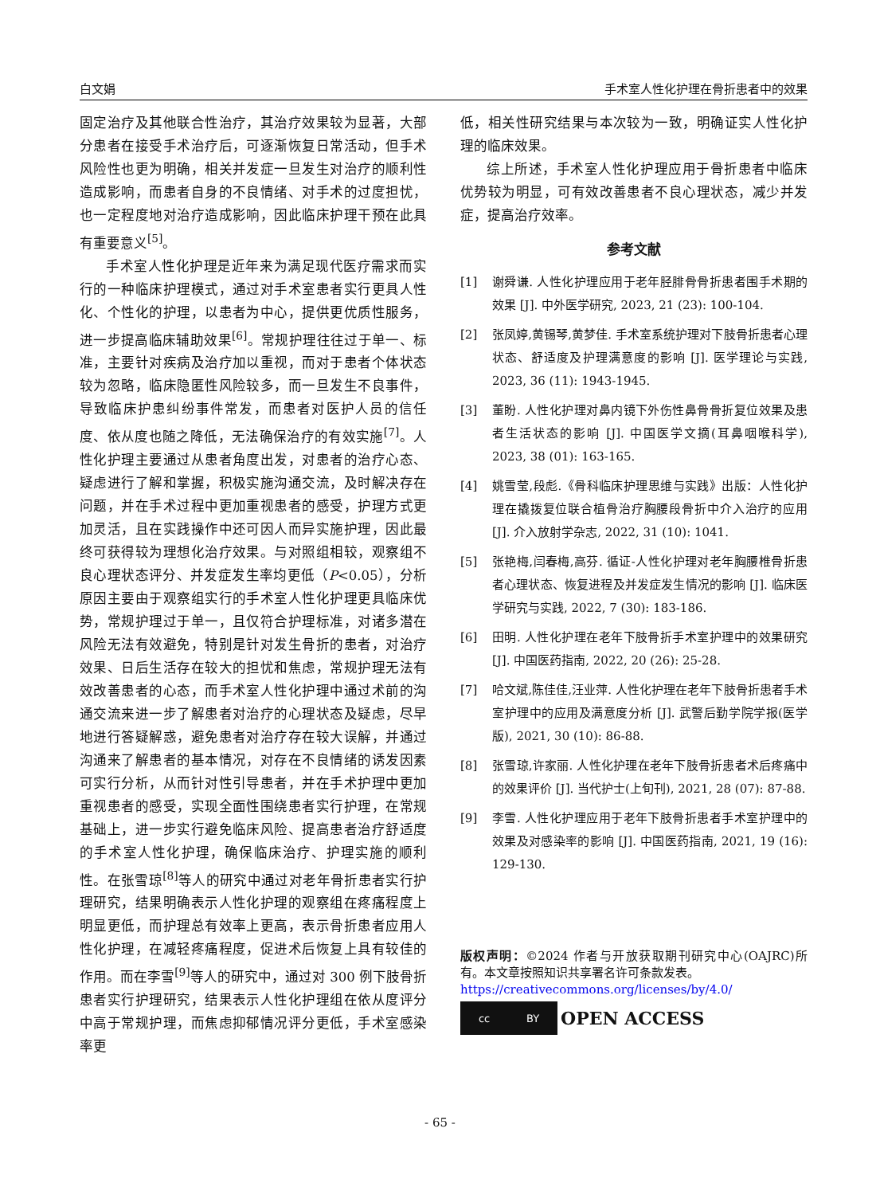白文娟 手术室人性化护理在骨折患者中的效果
固定治疗及其他联合性治疗，其治疗效果较为显著，大部分患者在接受手术治疗后，可逐渐恢复日常活动，但手术风险性也更为明确，相关并发症一旦发生对治疗的顺利性造成影响，而患者自身的不良情绪、对手术的过度担忧，也一定程度地对治疗造成影响，因此临床护理干预在此具有重要意义<sup>[5]</sup>。
手术室人性化护理是近年来为满足现代医疗需求而实行的一种临床护理模式，通过对手术室患者实行更具人性化、个性化的护理，以患者为中心，提供更优质性服务，进一步提高临床辅助效果<sup>[6]</sup>。常规护理往往过于单一、标准，主要针对疾病及治疗加以重视，而对于患者个体状态较为忽略，临床隐匿性风险较多，而一旦发生不良事件，导致临床护患纠纷事件常发，而患者对医护人员的信任度、依从度也随之降低，无法确保治疗的有效实施<sup>[7]</sup>。人性化护理主要通过从患者角度出发，对患者的治疗心态、疑虑进行了解和掌握，积极实施沟通交流，及时解决存在问题，并在手术过程中更加重视患者的感受，护理方式更加灵活，且在实践操作中还可因人而异实施护理，因此最终可获得较为理想化治疗效果。与对照组相较，观察组不良心理状态评分、并发症发生率均更低（P<0.05），分析原因主要由于观察组实行的手术室人性化护理更具临床优势，常规护理过于单一，且仅符合护理标准，对诸多潜在风险无法有效避免，特别是针对发生骨折的患者，对治疗效果、日后生活存在较大的担忧和焦虑，常规护理无法有效改善患者的心态，而手术室人性化护理中通过术前的沟通交流来进一步了解患者对治疗的心理状态及疑虑，尽早地进行答疑解惑，避免患者对治疗存在较大误解，并通过沟通来了解患者的基本情况，对存在不良情绪的诱发因素可实行分析，从而针对性引导患者，并在手术护理中更加重视患者的感受，实现全面性围绕患者实行护理，在常规基础上，进一步实行避免临床风险、提高患者治疗舒适度的手术室人性化护理，确保临床治疗、护理实施的顺利性。在张雪琼<sup>[8]</sup>等人的研究中通过对老年骨折患者实行护理研究，结果明确表示人性化护理的观察组在疼痛程度上明显更低，而护理总有效率上更高，表示骨折患者应用人性化护理，在减轻疼痛程度，促进术后恢复上具有较佳的作用。而在李雪<sup>[9]</sup>等人的研究中，通过对 300 例下肢骨折患者实行护理研究，结果表示人性化护理组在依从度评分中高于常规护理，而焦虑抑郁情况评分更低，手术室感染率更
低，相关性研究结果与本次较为一致，明确证实人性化护理的临床效果。
综上所述，手术室人性化护理应用于骨折患者中临床优势较为明显，可有效改善患者不良心理状态，减少并发症，提高治疗效率。
参考文献
[1] 谢舜谦. 人性化护理应用于老年胫腓骨骨折患者围手术期的效果 [J]. 中外医学研究, 2023, 21 (23): 100-104.
[2] 张凤婷,黄锡琴,黄梦佳. 手术室系统护理对下肢骨折患者心理状态、舒适度及护理满意度的影响 [J]. 医学理论与实践, 2023, 36 (11): 1943-1945.
[3] 董盼. 人性化护理对鼻内镜下外伤性鼻骨骨折复位效果及患者生活状态的影响 [J]. 中国医学文摘(耳鼻咽喉科学), 2023, 38 (01): 163-165.
[4] 姚雪莹,段彪.《骨科临床护理思维与实践》出版：人性化护理在撬拨复位联合植骨治疗胸腰段骨折中介入治疗的应用 [J]. 介入放射学杂志, 2022, 31 (10): 1041.
[5] 张艳梅,闫春梅,高芬. 循证-人性化护理对老年胸腰椎骨折患者心理状态、恢复进程及并发症发生情况的影响 [J]. 临床医学研究与实践, 2022, 7 (30): 183-186.
[6] 田明. 人性化护理在老年下肢骨折手术室护理中的效果研究 [J]. 中国医药指南, 2022, 20 (26): 25-28.
[7] 哈文斌,陈佳佳,汪业萍. 人性化护理在老年下肢骨折患者手术室护理中的应用及满意度分析 [J]. 武警后勤学院学报(医学版), 2021, 30 (10): 86-88.
[8] 张雪琼,许家丽. 人性化护理在老年下肢骨折患者术后疼痛中的效果评价 [J]. 当代护士(上旬刊), 2021, 28 (07): 87-88.
[9] 李雪. 人性化护理应用于老年下肢骨折患者手术室护理中的效果及对感染率的影响 [J]. 中国医药指南, 2021, 19 (16): 129-130.
版权声明：©2024 作者与开放获取期刊研究中心(OAJRC)所有。本文章按照知识共享署名许可条款发表。
https://creativecommons.org/licenses/by/4.0/
cc BY
OPEN ACCESS
- 65 -